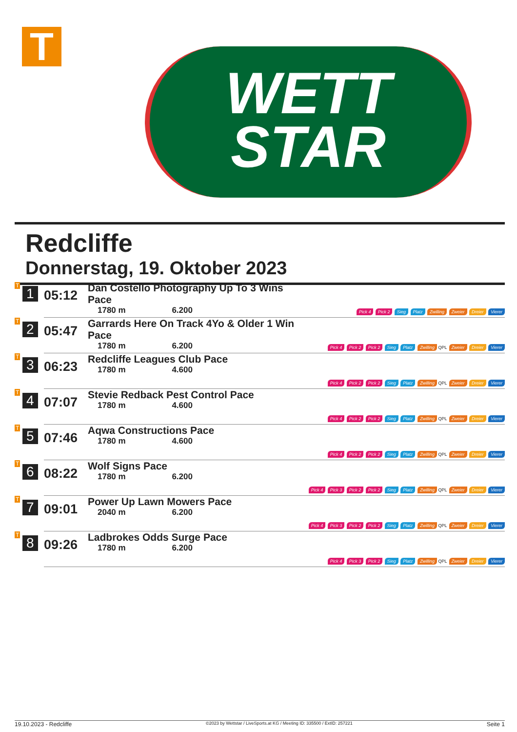T
WETT
STAR
Redcliffe
Donnerstag, 19. Oktober 2023
| T 1 | 05:12 | Dan Costello Photography Up To 3 Wins Pace 1780 m 6.200 | Pick 4 Pick 2 Sieg Platz Zwilling Zweier Dreier Vierer |
| T 2 | 05:47 | Garrards Here On Track 4Yo & Older 1 Win Pace 1780 m 6.200 | Pick 4 Pick 2 Pick 2 Sieg Platz Zwilling QPL Zweier Dreier Vierer |
| T 3 | 06:23 | Redcliffe Leagues Club Pace 1780 m 4.600 | Pick 4 Pick 2 Pick 2 Sieg Platz Zwilling QPL Zweier Dreier Vierer |
| T 4 | 07:07 | Stevie Redback Pest Control Pace 1780 m 4.600 | Pick 4 Pick 2 Pick 2 Sieg Platz Zwilling QPL Zweier Dreier Vierer |
| T 5 | 07:46 | Aqwa Constructions Pace 1780 m 4.600 | Pick 4 Pick 2 Pick 2 Sieg Platz Zwilling QPL Zweier Dreier Vierer |
| T 6 | 08:22 | Wolf Signs Pace 1780 m 6.200 | Pick 4 Pick 3 Pick 2 Pick 2 Sieg Platz Zwilling QPL Zweier Dreier Vierer |
| T 7 | 09:01 | Power Up Lawn Mowers Pace 2040 m 6.200 | Pick 4 Pick 3 Pick 2 Pick 2 Sieg Platz Zwilling QPL Zweier Dreier Vierer |
| T 8 | 09:26 | Ladbrokes Odds Surge Pace 1780 m 6.200 | Pick 4 Pick 3 Pick 2 Sieg Platz Zwilling QPL Zweier Dreier Vierer |
19.10.2023 - Redcliffe ©2023 by Wettstar / LiveSports.at KG / Meeting ID: 335500 / ExtID: 257221 Seite 1